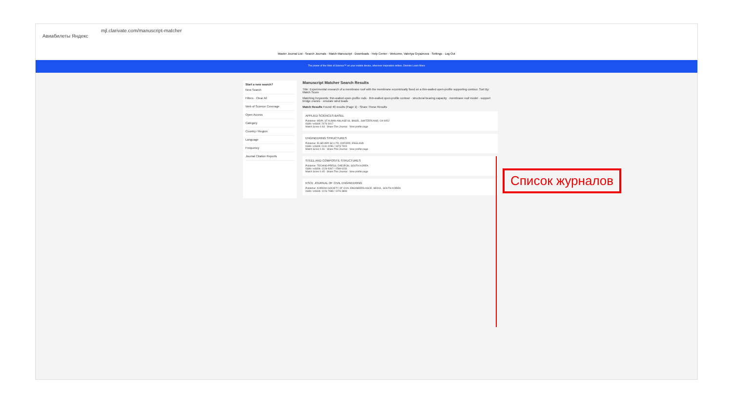mjl.clarivate.com/manuscript-matcher
Авиабилеты Яндекс
Master Journal List · Search Journals · Match Manuscript · Downloads · Help Center · Welcome, Valeriya Gryaznova · Settings · Log Out
The power of the Web of Science™ on your mobile device, wherever inspiration strikes. Dismiss Learn More
Start a new search?
New Search
Filters · Clear All
Web of Science Coverage
Open Access
Category
Country / Region
Language
Frequency
Journal Citation Reports
Manuscript Matcher Search Results
Title: Experimental research of a membrane roof with the membrane eccentrically fixed on a thin-walled open-profile supporting contour. Sort By: Match Score
Matching Keywords: thin-walled open-profile rods · thin-walled open-profile contour · structural bearing capacity · membrane roof model · support bridge cranes · emulate wind loads
Match Results Found 40 results (Page 1) · Share These Results
APPLIED SCIENCES-BASEL
Publisher: MDPI, ST ALBAN-ANLAGE 66, BASEL, SWITZERLAND, CH-4052
ISSN / eISSN: 2076-3417
Match Score 0.63 · Share This Journal · View profile page
ENGINEERING STRUCTURES
Publisher: ELSEVIER SCI LTD, OXFORD, ENGLAND
ISSN / eISSN: 0141-0296 / 1873-7323
Match Score 0.46 · Share This Journal · View profile page
STEEL AND COMPOSITE STRUCTURES
Publisher: TECHNO-PRESS, DAEJEON, SOUTH KOREA
ISSN / eISSN: 1229-9367 / 1598-6233
Match Score 0.45 · Share This Journal · View profile page
KSCE JOURNAL OF CIVIL ENGINEERING
Publisher: KOREAN SOCIETY OF CIVIL ENGINEERS-KSCE, SEOUL, SOUTH KOREA
ISSN / eISSN: 1226-7988 / 1976-3808
Список журналов